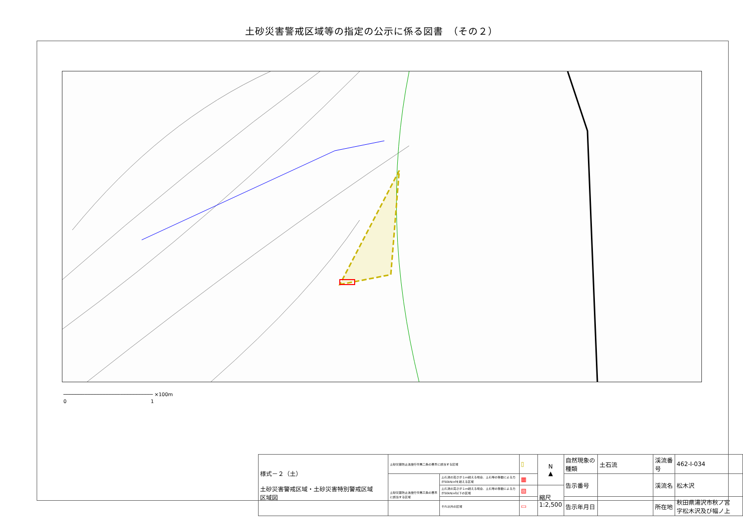土砂災害警戒区域等の指定の公示に係る図書　（その２）
────────────────────────────── ×100m
0　　　　　　　　　　　　　　　　　1
| 様式－２（土） 土砂災害警戒区域・土砂災害特別警戒区域 区域図 | 土砂災害防止法施行令第二条の基準に該当する区域 | | ▯ | N ▲ | 自然現象の種類 | 土石流 | 渓流番号 | 462-Ⅰ-034 |
| | 土砂災害防止法施行令第三条の基準に該当する区域 | 土石流の高さが１ｍ超える場合、土石等の移動による力が50kN/㎡を超える区域 | ▦ | | 告示番号 | | 渓流名 | 松木沢 |
| | | 土石流の高さが１ｍ超える場合、土石等の移動による力が50kN/㎡以下の区域 | ▧ | 縮尺 1:2,500 | | | | |
| | | それ以外の区域 | ▭ | | 告示年月日 | | 所在地 | 秋田県湯沢市秋ノ宮 字松木沢及び幅ノ上 |